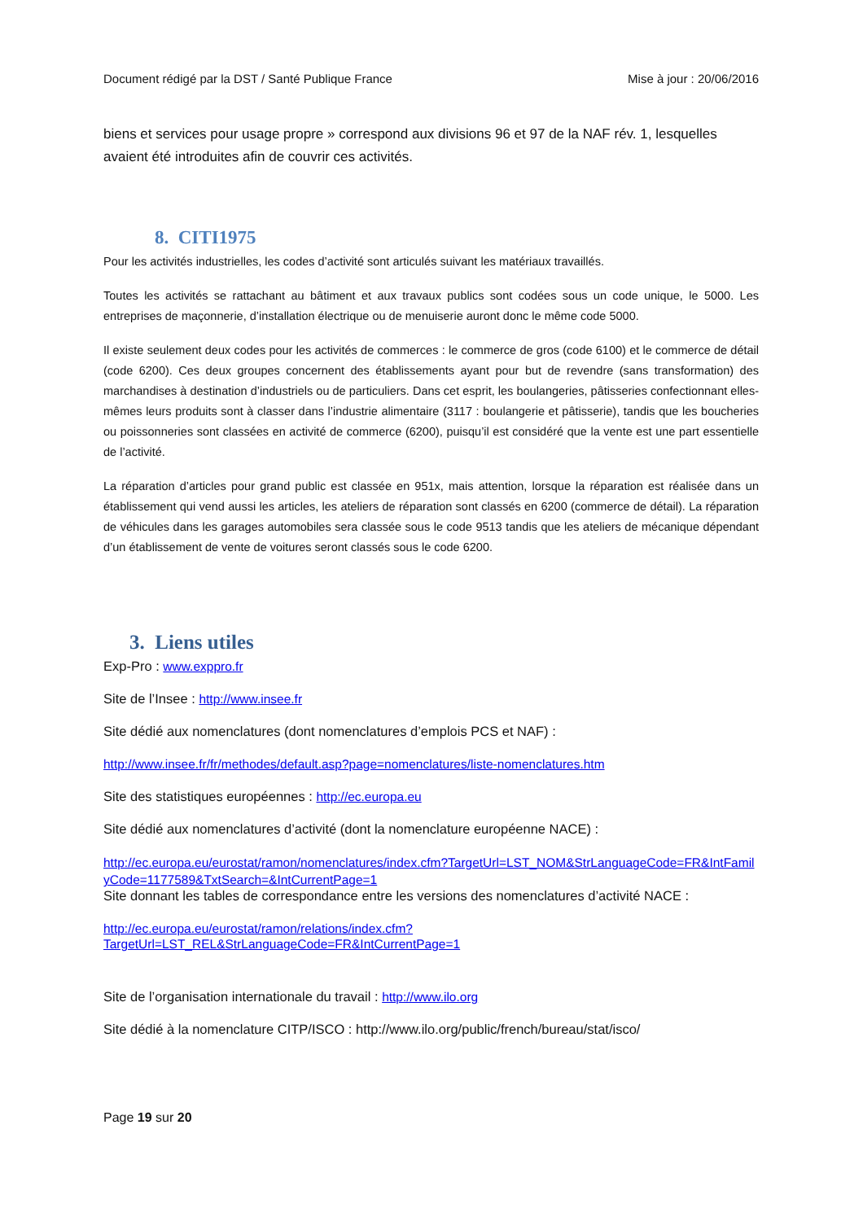Document rédigé par la DST / Santé Publique France Mise à jour : 20/06/2016
biens et services pour usage propre » correspond aux divisions 96 et 97 de la NAF rév. 1, lesquelles avaient été introduites afin de couvrir ces activités.
8. CITI1975
Pour les activités industrielles, les codes d’activité sont articulés suivant les matériaux travaillés.
Toutes les activités se rattachant au bâtiment et aux travaux publics sont codées sous un code unique, le 5000. Les entreprises de maçonnerie, d’installation électrique ou de menuiserie auront donc le même code 5000.
Il existe seulement deux codes pour les activités de commerces : le commerce de gros (code 6100) et le commerce de détail (code 6200). Ces deux groupes concernent des établissements ayant pour but de revendre (sans transformation) des marchandises à destination d’industriels ou de particuliers. Dans cet esprit, les boulangeries, pâtisseries confectionnant elles-mêmes leurs produits sont à classer dans l’industrie alimentaire (3117 : boulangerie et pâtisserie), tandis que les boucheries ou poissonneries sont classées en activité de commerce (6200), puisqu’il est considéré que la vente est une part essentielle de l’activité.
La réparation d’articles pour grand public est classée en 951x, mais attention, lorsque la réparation est réalisée dans un établissement qui vend aussi les articles, les ateliers de réparation sont classés en 6200 (commerce de détail). La réparation de véhicules dans les garages automobiles sera classée sous le code 9513 tandis que les ateliers de mécanique dépendant d’un établissement de vente de voitures seront classés sous le code 6200.
3. Liens utiles
Exp-Pro : www.exppro.fr
Site de l’Insee : http://www.insee.fr
Site dédié aux nomenclatures (dont nomenclatures d’emplois PCS et NAF) :
http://www.insee.fr/fr/methodes/default.asp?page=nomenclatures/liste-nomenclatures.htm
Site des statistiques européennes : http://ec.europa.eu
Site dédié aux nomenclatures d’activité (dont la nomenclature européenne NACE) :
http://ec.europa.eu/eurostat/ramon/nomenclatures/index.cfm?TargetUrl=LST_NOM&StrLanguageCode=FR&IntFamilyCode=1177589&TxtSearch=&IntCurrentPage=1
Site donnant les tables de correspondance entre les versions des nomenclatures d’activité NACE :
http://ec.europa.eu/eurostat/ramon/relations/index.cfm?TargetUrl=LST_REL&StrLanguageCode=FR&IntCurrentPage=1
Site de l’organisation internationale du travail : http://www.ilo.org
Site dédié à la nomenclature CITP/ISCO : http://www.ilo.org/public/french/bureau/stat/isco/
Page 19 sur 20